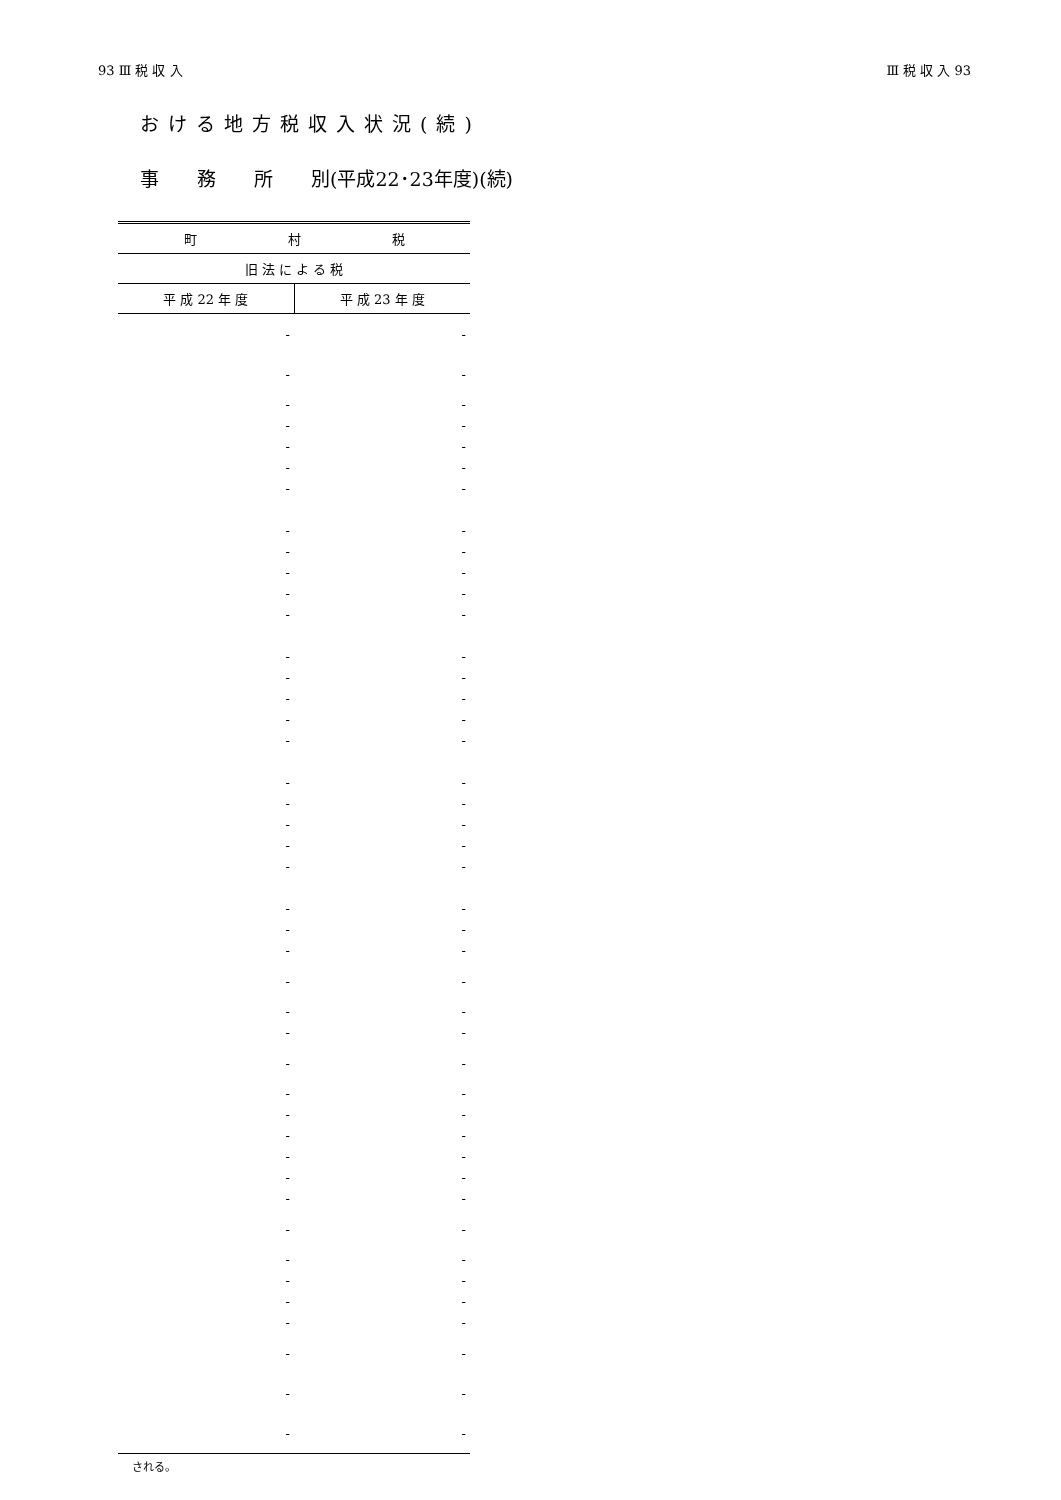93 Ⅲ 税 収 入 Ⅲ 税 収 入 93
おける地方税収入状況(続)
事　　務　　所　　別(平成22･23年度)(続)
| 町 村 税 | |
| --- | --- |
| 旧 法 に よ る 税 | |
| 平 成 22 年 度 | 平 成 23 年 度 |
| - | - |
| - | - |
| - | - |
| - | - |
| - | - |
| - | - |
| - | - |
| - | - |
| - | - |
| - | - |
| - | - |
| - | - |
| - | - |
| - | - |
| - | - |
| - | - |
| - | - |
| - | - |
| - | - |
| - | - |
| - | - |
| - | - |
| - | - |
| - | - |
| - | - |
| - | - |
| - | - |
| - | - |
| - | - |
| - | - |
| - | - |
| - | - |
| - | - |
| - | - |
| - | - |
| - | - |
| - | - |
| - | - |
| - | - |
| - | - |
| - | - |
| - | - |
| - | - |
される。